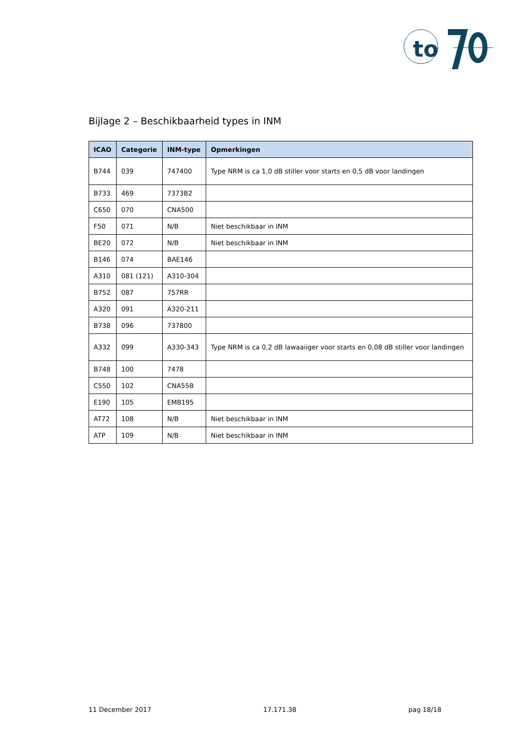to
Bijlage 2 – Beschikbaarheid types in INM
| ICAO | Categorie | INM-type | Opmerkingen |
| --- | --- | --- | --- |
| B744 | 039 | 747400 | Type NRM is ca 1,0 dB stiller voor starts en 0,5 dB voor landingen |
| B733 | 469 | 7373B2 | |
| C650 | 070 | CNA500 | |
| F50 | 071 | N/B | Niet beschikbaar in INM |
| BE20 | 072 | N/B | Niet beschikbaar in INM |
| B146 | 074 | BAE146 | |
| A310 | 081 (121) | A310-304 | |
| B752 | 087 | 757RR | |
| A320 | 091 | A320-211 | |
| B738 | 096 | 737800 | |
| A332 | 099 | A330-343 | Type NRM is ca 0,2 dB lawaaiiger voor starts en 0,08 dB stiller voor landingen |
| B748 | 100 | 7478 | |
| C550 | 102 | CNA55B | |
| E190 | 105 | EMB195 | |
| AT72 | 108 | N/B | Niet beschikbaar in INM |
| ATP | 109 | N/B | Niet beschikbaar in INM |
11 December 2017 17.171.38 pag 18/18